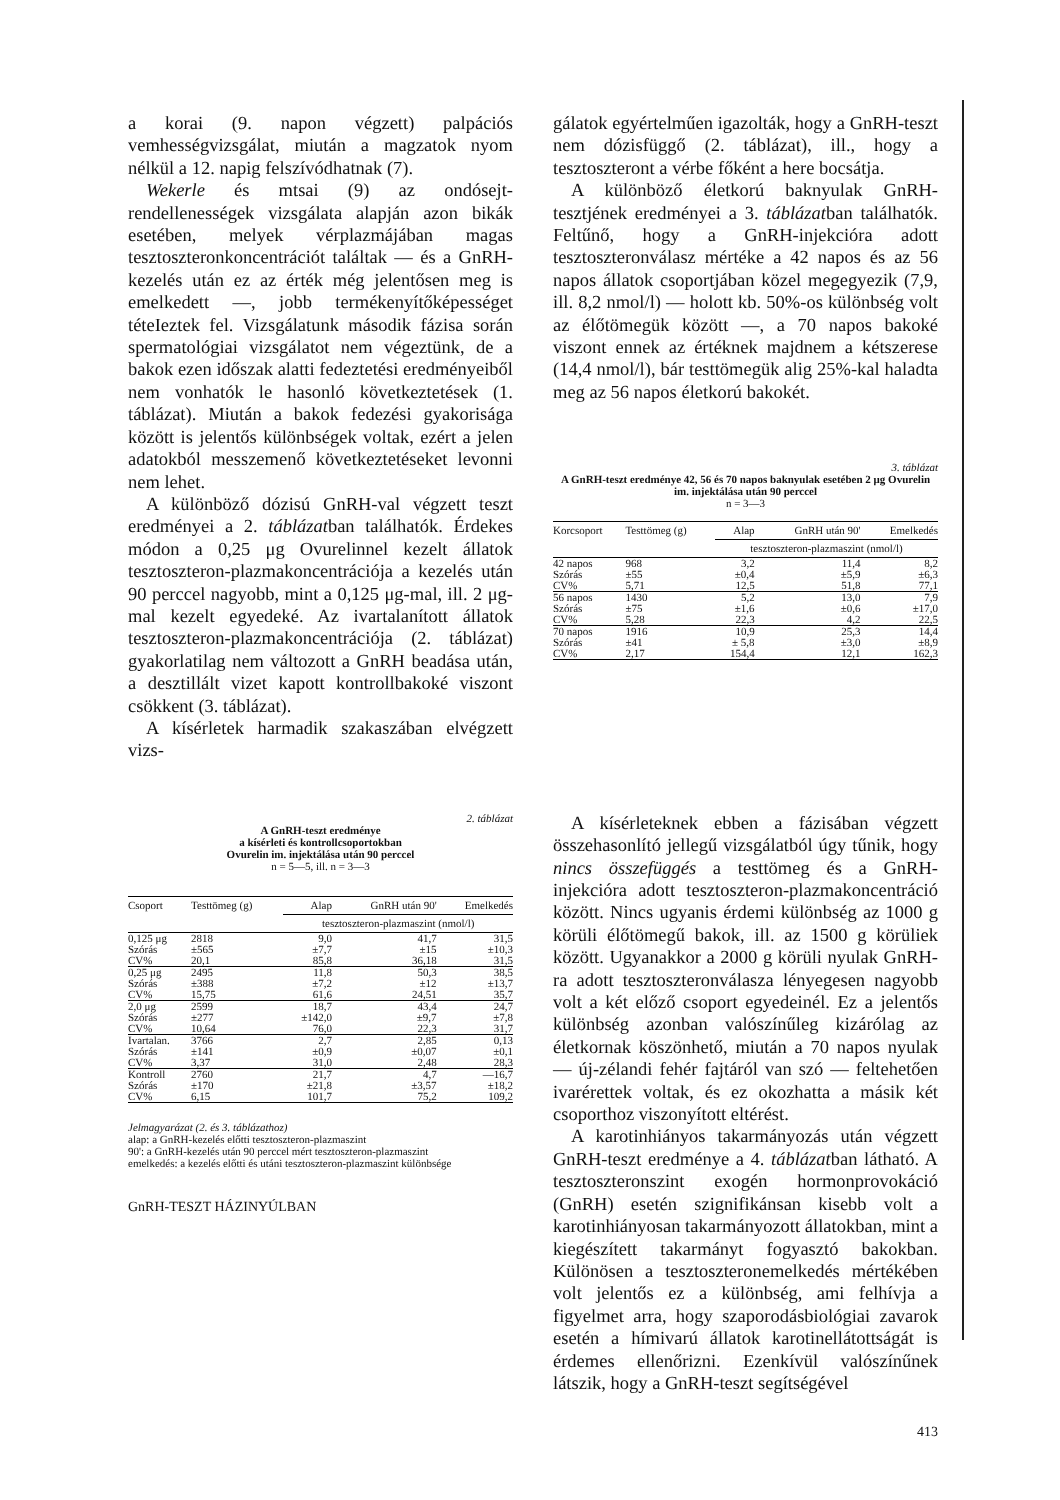a korai (9. napon végzett) palpációs vemhességvizsgálat, miután a magzatok nyom nélkül a 12. napig felszívódhatnak (7).
Wekerle és mtsai (9) az ondósejt-rendellenességek vizsgálata alapján azon bikák esetében, melyek vérplazmájában magas tesztoszteronkoncentrációt találtak — és a GnRH-kezelés után ez az érték még jelentősen meg is emelkedett —, jobb termékenyítőképességet téteIeztek fel. Vizsgálatunk második fázisa során spermatológiai vizsgálatot nem végeztünk, de a bakok ezen időszak alatti fedeztetési eredményeiből nem vonhatók le hasonló következtetések (1. táblázat). Miután a bakok fedezési gyakorisága között is jelentős különbségek voltak, ezért a jelen adatokból messzemenő következtetéseket levonni nem lehet.
A különböző dózisú GnRH-val végzett teszt eredményei a 2. táblázatban találhatók. Érdekes módon a 0,25 μg Ovurelinnel kezelt állatok tesztoszteron-plazmakoncentrációja a kezelés után 90 perccel nagyobb, mint a 0,125 μg-mal, ill. 2 μg-mal kezelt egyedeké. Az ivartalanított állatok tesztoszteron-plazmakoncentrációja (2. táblázat) gyakorlatilag nem változott a GnRH beadása után, a desztillált vizet kapott kontrollbakoké viszont csökkent (3. táblázat).
A kísérletek harmadik szakaszában elvégzett vizs-
gálatok egyértelműen igazolták, hogy a GnRH-teszt nem dózisfüggő (2. táblázat), ill., hogy a tesztoszteront a vérbe főként a here bocsátja.
A különböző életkorú baknyulak GnRH-tesztjének eredményei a 3. táblázatban találhatók. Feltűnő, hogy a GnRH-injekcióra adott tesztoszteronválasz mértéke a 42 napos és az 56 napos állatok csoportjában közel megegyezik (7,9, ill. 8,2 nmol/l) — holott kb. 50%-os különbség volt az élőtömegük között —, a 70 napos bakoké viszont ennek az értéknek majdnem a kétszerese (14,4 nmol/l), bár testtömegük alig 25%-kal haladta meg az 56 napos életkorú bakokét.
3. táblázat
A GnRH-teszt eredménye 42, 56 és 70 napos baknyulak esetében 2 μg Ovurelin im. injektálása után 90 perccel
n = 3—3
| Korcsoport | Testtömeg (g) | Alap | GnRH után 90' | Emelkedés |
| --- | --- | --- | --- | --- |
| | | tesztoszteron-plazmaszint (nmol/l) | | |
| 42 napos | 968 | 3,2 | 11,4 | 8,2 |
| Szórás | ±55 | ±0,4 | ±5,9 | ±6,3 |
| CV% | 5,71 | 12,5 | 51,8 | 77,1 |
| 56 napos | 1430 | 5,2 | 13,0 | 7,9 |
| Szórás | ±75 | ±1,6 | ±0,6 | ±17,0 |
| CV% | 5,28 | 22,3 | 4,2 | 22,5 |
| 70 napos | 1916 | 10,9 | 25,3 | 14,4 |
| Szórás | ±41 | ± 5,8 | ±3,0 | ±8,9 |
| CV% | 2,17 | 154,4 | 12,1 | 162,3 |
2. táblázat
A GnRH-teszt eredménye
a kísérleti és kontrollcsoportokban
Ovurelin im. injektálása után 90 perccel
n = 5—5, ill. n = 3—3
| Csoport | Testtömeg (g) | Alap | GnRH után 90' | Emelkedés |
| --- | --- | --- | --- | --- |
| | | tesztoszteron-plazmaszint (nmol/l) | | |
| 0,125 μg | 2818 | 9,0 | 41,7 | 31,5 |
| Szórás | ±565 | ±7,7 | ±15 | ±10,3 |
| CV% | 20,1 | 85,8 | 36,18 | 31,5 |
| 0,25 μg | 2495 | 11,8 | 50,3 | 38,5 |
| Szórás | ±388 | ±7,2 | ±12 | ±13,7 |
| CV% | 15,75 | 61,6 | 24,51 | 35,7 |
| 2,0 μg | 2599 | 18,7 | 43,4 | 24,7 |
| Szórás | ±277 | ±142,0 | ±9,7 | ±7,8 |
| CV% | 10,64 | 76,0 | 22,3 | 31,7 |
| Ivartalan. | 3766 | 2,7 | 2,85 | 0,13 |
| Szórás | ±141 | ±0,9 | ±0,07 | ±0,1 |
| CV% | 3,37 | 31,0 | 2,48 | 28,3 |
| Kontroll | 2760 | 21,7 | 4,7 | —16,7 |
| Szórás | ±170 | ±21,8 | ±3,57 | ±18,2 |
| CV% | 6,15 | 101,7 | 75,2 | 109,2 |
Jelmagyarázat (2. és 3. táblázathoz)
alap: a GnRH-kezelés előtti tesztoszteron-plazmaszint
90': a GnRH-kezelés után 90 perccel mért tesztoszteron-plazmaszint
emelkedés: a kezelés előtti és utáni tesztoszteron-plazmaszint különbsége
GnRH-TESZT HÁZINYÚLBAN
A kísérleteknek ebben a fázisában végzett összehasonlító jellegű vizsgálatból úgy tűnik, hogy nincs összefüggés a testtömeg és a GnRH-injekcióra adott tesztoszteron-plazmakoncentráció között. Nincs ugyanis érdemi különbség az 1000 g körüli élőtömegű bakok, ill. az 1500 g körüliek között. Ugyanakkor a 2000 g körüli nyulak GnRH-ra adott tesztoszteronválasza lényegesen nagyobb volt a két előző csoport egyedeinél. Ez a jelentős különbség azonban valószínűleg kizárólag az életkornak köszönhető, miután a 70 napos nyulak — új-zélandi fehér fajtáról van szó — feltehetően ivarérettek voltak, és ez okozhatta a másik két csoporthoz viszonyított eltérést.
A karotinhiányos takarmányozás után végzett GnRH-teszt eredménye a 4. táblázatban látható. A tesztoszteronszint exogén hormonprovokáció (GnRH) esetén szignifikánsan kisebb volt a karotinhiányosan takarmányozott állatokban, mint a kiegészített takarmányt fogyasztó bakokban. Különösen a tesztoszteronemelkedés mértékében volt jelentős ez a különbség, ami felhívja a figyelmet arra, hogy szaporodásbiológiai zavarok esetén a hímivarú állatok karotinellátottságát is érdemes ellenőrizni. Ezenkívül valószínűnek látszik, hogy a GnRH-teszt segítségével
413